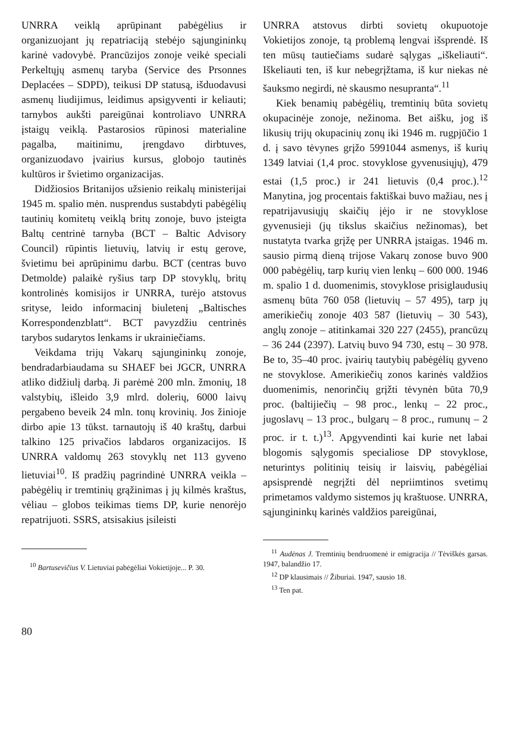UNRRA veiklą aprūpinant pabėgėlius ir organizuojant jų repatriaciją stebėjo sąjungininkų karinė vadovybė. Prancūzijos zonoje veikė speciali Perkeltųjų asmenų taryba (Service des Prsonnes Deplacées – SDPD), teikusi DP statusą, išduodavusi asmenų liudijimus, leidimus apsigyventi ir keliauti; tarnybos aukšti pareigūnai kontroliavo UNRRA įstaigų veiklą. Pastarosios rūpinosi materialine pagalba, maitinimu, įrengdavo dirbtuves, organizuodavo įvairius kursus, globojo tautinės kultūros ir švietimo organizacijas.
Didžiosios Britanijos užsienio reikalų ministerijai 1945 m. spalio mėn. nusprendus sustabdyti pabėgėlių tautinių komitetų veiklą britų zonoje, buvo įsteigta Baltų centrinė tarnyba (BCT – Baltic Advisory Council) rūpintis lietuvių, latvių ir estų gerove, švietimu bei aprūpinimu darbu. BCT (centras buvo Detmolde) palaikė ryšius tarp DP stovyklų, britų kontrolinės komisijos ir UNRRA, turėjo atstovus srityse, leido informacinį biuletenį „Baltisches Korrespondenzblatt“. BCT pavyzdžiu centrinės tarybos sudarytos lenkams ir ukrainiečiams.
Veikdama trijų Vakarų sąjungininkų zonoje, bendradarbiaudama su SHAEF bei JGCR, UNRRA atliko didžiulį darbą. Ji parėmė 200 mln. žmonių, 18 valstybių, išleido 3,9 mlrd. dolerių, 6000 laivų pergabeno beveik 24 mln. tonų krovinių. Jos žinioje dirbo apie 13 tūkst. tarnautojų iš 40 kraštų, darbui talkino 125 privačios labdaros organizacijos. Iš UNRRA valdomų 263 stovyklų net 113 gyveno lietuviai<sup>10</sup>. Iš pradžių pagrindinė UNRRA veikla – pabėgėlių ir tremtinių grąžinimas į jų kilmės kraštus, vėliau – globos teikimas tiems DP, kurie nenorėjo repatrijuoti. SSRS, atsisakius įsileisti
<sup>10</sup> Bartusevičius V. Lietuviai pabėgėliai Vokietijoje... P. 30.
UNRRA atstovus dirbti sovietų okupuotoje Vokietijos zonoje, tą problemą lengvai išsprendė. Iš ten mūsų tautiečiams sudarė sąlygas „iškeliauti“. Iškeliauti ten, iš kur nebegrįžtama, iš kur niekas nė šauksmo negirdi, nė skausmo nesupranta“.<sup>11</sup>
Kiek benamių pabėgėlių, tremtinių būta sovietų okupacinėje zonoje, nežinoma. Bet aišku, jog iš likusių trijų okupacinių zonų iki 1946 m. rugpjūčio 1 d. į savo tėvynes grįžo 5991044 asmenys, iš kurių 1349 latviai (1,4 proc. stovyklose gyvenusiųjų), 479 estai (1,5 proc.) ir 241 lietuvis (0,4 proc.).<sup>12</sup> Manytina, jog procentais faktiškai buvo mažiau, nes į repatrijavusiųjų skaičių įėjo ir ne stovyklose gyvenusieji (jų tikslus skaičius nežinomas), bet nustatyta tvarka grįžę per UNRRA įstaigas. 1946 m. sausio pirmą dieną trijose Vakarų zonose buvo 900 000 pabėgėlių, tarp kurių vien lenkų – 600 000. 1946 m. spalio 1 d. duomenimis, stovyklose prisiglaudusių asmenų būta 760 058 (lietuvių – 57 495), tarp jų amerikiečių zonoje 403 587 (lietuvių – 30 543), anglų zonoje – atitinkamai 320 227 (2455), prancūzų – 36 244 (2397). Latvių buvo 94 730, estų – 30 978. Be to, 35–40 proc. įvairių tautybių pabėgėlių gyveno ne stovyklose. Amerikiečių zonos karinės valdžios duomenimis, nenorinčių grįžti tėvynėn būta 70,9 proc. (baltijiečių – 98 proc., lenkų – 22 proc., jugoslavų – 13 proc., bulgarų – 8 proc., rumunų – 2 proc. ir t. t.)<sup>13</sup>. Apgyvendinti kai kurie net labai blogomis sąlygomis specialiose DP stovyklose, neturintys politinių teisių ir laisvių, pabėgėliai apsisprendė negrįžti dėl nepriimtinos svetimų primetamos valdymo sistemos jų kraštuose. UNRRA, sąjungininkų karinės valdžios pareigūnai,
<sup>11</sup> Audėnas J. Tremtinių bendruomenė ir emigracija // Tėviškės garsas. 1947, balandžio 17.
<sup>12</sup> DP klausimais // Žiburiai. 1947, sausio 18.
<sup>13</sup> Ten pat.
80